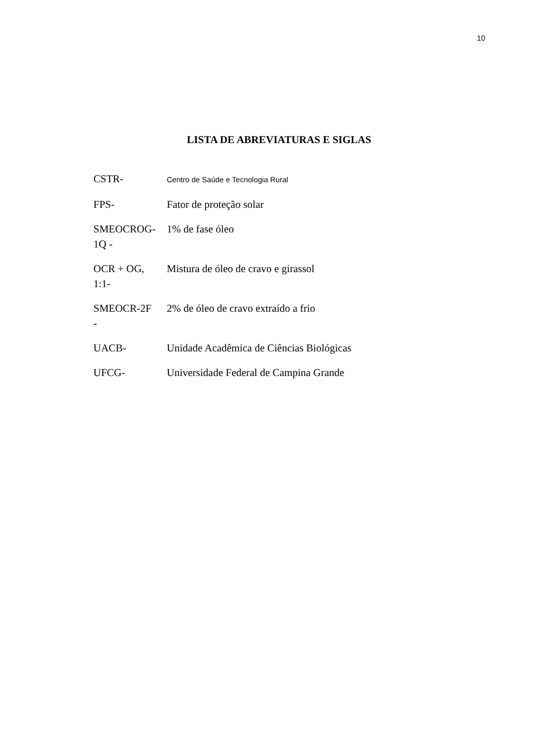10
LISTA DE ABREVIATURAS E SIGLAS
| CSTR- | Centro de Saúde e Tecnologia Rural |
| FPS- | Fator de proteção solar |
| SMEOCROG- 1Q - | 1% de fase óleo |
| OCR + OG, 1:1- | Mistura de óleo de cravo e girassol |
| SMEOCR-2F - | 2% de óleo de cravo extraído a frio |
| UACB- | Unidade Acadêmica de Ciências Biológicas |
| UFCG- | Universidade Federal de Campina Grande |